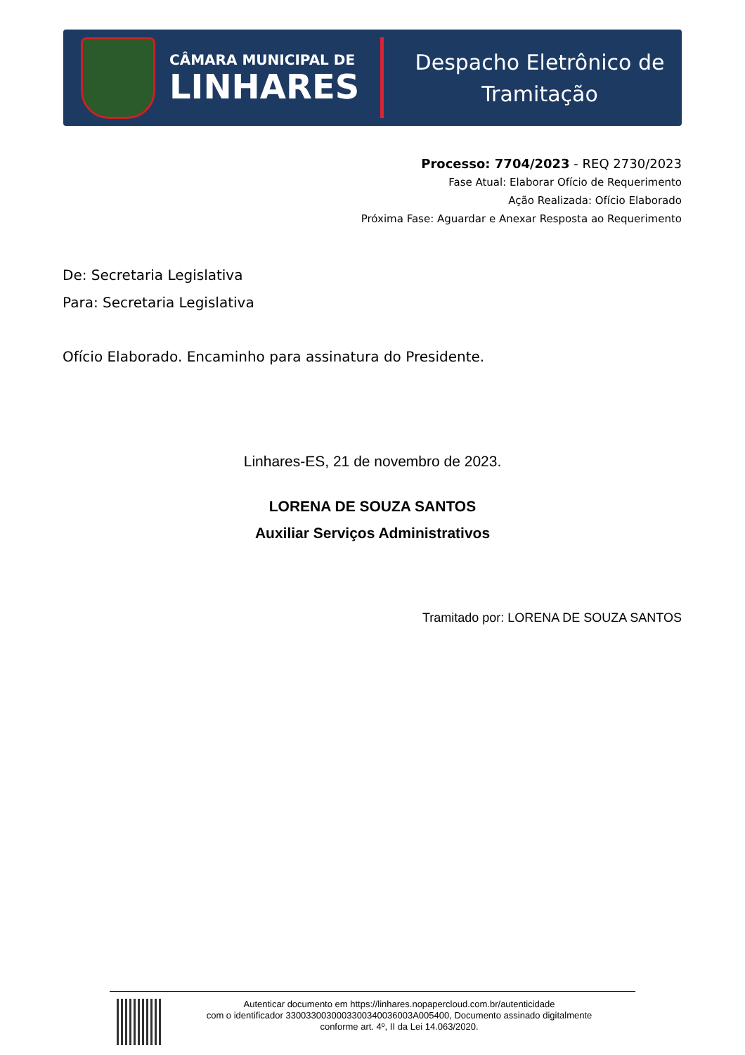CÂMARA MUNICIPAL DE
LINHARES
Despacho Eletrônico de
Tramitação
Processo: 7704/2023 - REQ 2730/2023
Fase Atual: Elaborar Ofício de Requerimento
Ação Realizada: Ofício Elaborado
Próxima Fase: Aguardar e Anexar Resposta ao Requerimento
De: Secretaria Legislativa
Para: Secretaria Legislativa
Ofício Elaborado. Encaminho para assinatura do Presidente.
Linhares-ES, 21 de novembro de 2023.
LORENA DE SOUZA SANTOS
Auxiliar Serviços Administrativos
Tramitado por: LORENA DE SOUZA SANTOS
Autenticar documento em https://linhares.nopapercloud.com.br/autenticidade
com o identificador 3300330030003300340036003A005400, Documento assinado digitalmente
conforme art. 4º, II da Lei 14.063/2020.